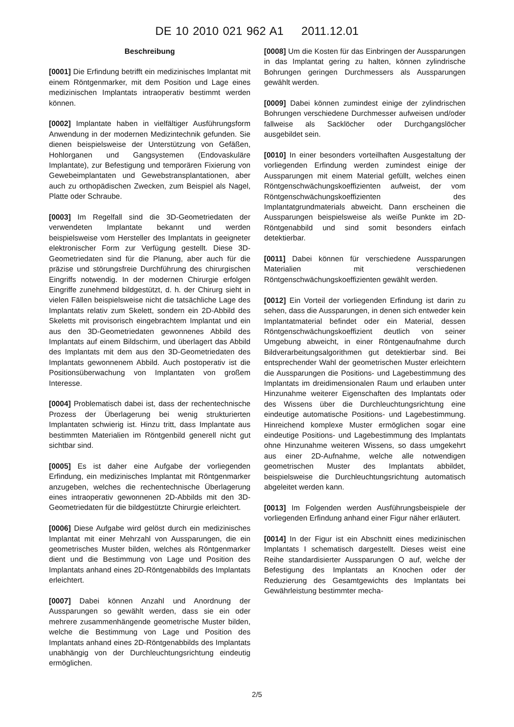DE 10 2010 021 962 A1 2011.12.01
Beschreibung
[0001] Die Erfindung betrifft ein medizinisches Implantat mit einem Röntgenmarker, mit dem Position und Lage eines medizinischen Implantats intraoperativ bestimmt werden können.
[0002] Implantate haben in vielfältiger Ausführungsform Anwendung in der modernen Medizintechnik gefunden. Sie dienen beispielsweise der Unterstützung von Gefäßen, Hohlorganen und Gangsystemen (Endovaskuläre Implantate), zur Befestigung und temporären Fixierung von Gewebeimplantaten und Gewebstransplantationen, aber auch zu orthopädischen Zwecken, zum Beispiel als Nagel, Platte oder Schraube.
[0003] Im Regelfall sind die 3D-Geometriedaten der verwendeten Implantate bekannt und werden beispielsweise vom Hersteller des Implantats in geeigneter elektronischer Form zur Verfügung gestellt. Diese 3D-Geometriedaten sind für die Planung, aber auch für die präzise und störungsfreie Durchführung des chirurgischen Eingriffs notwendig. In der modernen Chirurgie erfolgen Eingriffe zunehmend bildgestützt, d. h. der Chirurg sieht in vielen Fällen beispielsweise nicht die tatsächliche Lage des Implantats relativ zum Skelett, sondern ein 2D-Abbild des Skeletts mit provisorisch eingebrachtem Implantat und ein aus den 3D-Geometriedaten gewonnenes Abbild des Implantats auf einem Bildschirm, und überlagert das Abbild des Implantats mit dem aus den 3D-Geometriedaten des Implantats gewonnenem Abbild. Auch postoperativ ist die Positionsüberwachung von Implantaten von großem Interesse.
[0004] Problematisch dabei ist, dass der rechentechnische Prozess der Überlagerung bei wenig strukturierten Implantaten schwierig ist. Hinzu tritt, dass Implantate aus bestimmten Materialien im Röntgenbild generell nicht gut sichtbar sind.
[0005] Es ist daher eine Aufgabe der vorliegenden Erfindung, ein medizinisches Implantat mit Röntgenmarker anzugeben, welches die rechentechnische Überlagerung eines intraoperativ gewonnenen 2D-Abbilds mit den 3D-Geometriedaten für die bildgestützte Chirurgie erleichtert.
[0006] Diese Aufgabe wird gelöst durch ein medizinisches Implantat mit einer Mehrzahl von Aussparungen, die ein geometrisches Muster bilden, welches als Röntgenmarker dient und die Bestimmung von Lage und Position des Implantats anhand eines 2D-Röntgenabbilds des Implantats erleichtert.
[0007] Dabei können Anzahl und Anordnung der Aussparungen so gewählt werden, dass sie ein oder mehrere zusammenhängende geometrische Muster bilden, welche die Bestimmung von Lage und Position des Implantats anhand eines 2D-Röntgenabbilds des Implantats unabhängig von der Durchleuchtungsrichtung eindeutig ermöglichen.
[0008] Um die Kosten für das Einbringen der Aussparungen in das Implantat gering zu halten, können zylindrische Bohrungen geringen Durchmessers als Aussparungen gewählt werden.
[0009] Dabei können zumindest einige der zylindrischen Bohrungen verschiedene Durchmesser aufweisen und/oder fallweise als Sacklöcher oder Durchgangslöcher ausgebildet sein.
[0010] In einer besonders vorteilhaften Ausgestaltung der vorliegenden Erfindung werden zumindest einige der Aussparungen mit einem Material gefüllt, welches einen Röntgenschwächungskoeffizienten aufweist, der vom Röntgenschwächungskoeffizienten des Implantatgrundmaterials abweicht. Dann erscheinen die Aussparungen beispielsweise als weiße Punkte im 2D-Röntgenabbild und sind somit besonders einfach detektierbar.
[0011] Dabei können für verschiedene Aussparungen Materialien mit verschiedenen Röntgenschwächungskoeffizienten gewählt werden.
[0012] Ein Vorteil der vorliegenden Erfindung ist darin zu sehen, dass die Aussparungen, in denen sich entweder kein Implantatmaterial befindet oder ein Material, dessen Röntgenschwächungskoeffizient deutlich von seiner Umgebung abweicht, in einer Röntgenaufnahme durch Bildverarbeitungsalgorithmen gut detektierbar sind. Bei entsprechender Wahl der geometrischen Muster erleichtern die Aussparungen die Positions- und Lagebestimmung des Implantats im dreidimensionalen Raum und erlauben unter Hinzunahme weiterer Eigenschaften des Implantats oder des Wissens über die Durchleuchtungsrichtung eine eindeutige automatische Positions- und Lagebestimmung. Hinreichend komplexe Muster ermöglichen sogar eine eindeutige Positions- und Lagebestimmung des Implantats ohne Hinzunahme weiteren Wissens, so dass umgekehrt aus einer 2D-Aufnahme, welche alle notwendigen geometrischen Muster des Implantats abbildet, beispielsweise die Durchleuchtungsrichtung automatisch abgeleitet werden kann.
[0013] Im Folgenden werden Ausführungsbeispiele der vorliegenden Erfindung anhand einer Figur näher erläutert.
[0014] In der Figur ist ein Abschnitt eines medizinischen Implantats I schematisch dargestellt. Dieses weist eine Reihe standardisierter Aussparungen O auf, welche der Befestigung des Implantats an Knochen oder der Reduzierung des Gesamtgewichts des Implantats bei Gewährleistung bestimmter mecha-
2/5